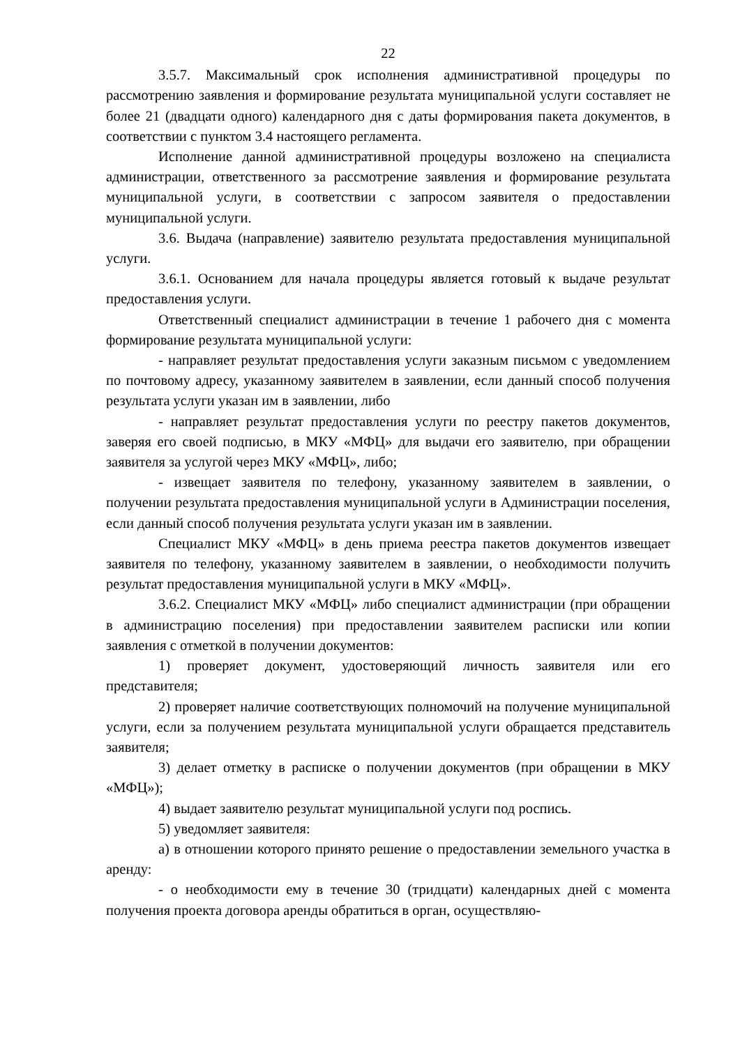22
3.5.7. Максимальный срок исполнения административной процедуры по рассмотрению заявления и формирование результата муниципальной услуги составляет не более 21 (двадцати одного) календарного дня с даты формирования пакета документов, в соответствии с пунктом 3.4 настоящего регламента.
Исполнение данной административной процедуры возложено на специалиста администрации, ответственного за рассмотрение заявления и формирование результата муниципальной услуги, в соответствии с запросом заявителя о предоставлении муниципальной услуги.
3.6. Выдача (направление) заявителю результата предоставления муниципальной услуги.
3.6.1. Основанием для начала процедуры является готовый к выдаче результат предоставления услуги.
Ответственный специалист администрации в течение 1 рабочего дня с момента формирование результата муниципальной услуги:
- направляет результат предоставления услуги заказным письмом с уведомлением по почтовому адресу, указанному заявителем в заявлении, если данный способ получения результата услуги указан им в заявлении, либо
- направляет результат предоставления услуги по реестру пакетов документов, заверяя его своей подписью, в МКУ «МФЦ» для выдачи его заявителю, при обращении заявителя за услугой через МКУ «МФЦ», либо;
- извещает заявителя по телефону, указанному заявителем в заявлении, о получении результата предоставления муниципальной услуги в Администрации поселения, если данный способ получения результата услуги указан им в заявлении.
Специалист МКУ «МФЦ» в день приема реестра пакетов документов извещает заявителя по телефону, указанному заявителем в заявлении, о необходимости получить результат предоставления муниципальной услуги в МКУ «МФЦ».
3.6.2. Специалист МКУ «МФЦ» либо специалист администрации (при обращении в администрацию поселения) при предоставлении заявителем расписки или копии заявления с отметкой в получении документов:
1) проверяет документ, удостоверяющий личность заявителя или его представителя;
2) проверяет наличие соответствующих полномочий на получение муниципальной услуги, если за получением результата муниципальной услуги обращается представитель заявителя;
3) делает отметку в расписке о получении документов (при обращении в МКУ «МФЦ»);
4) выдает заявителю результат муниципальной услуги под роспись.
5) уведомляет заявителя:
а) в отношении которого принято решение о предоставлении земельного участка в аренду:
- о необходимости ему в течение 30 (тридцати) календарных дней с момента получения проекта договора аренды обратиться в орган, осуществляю-